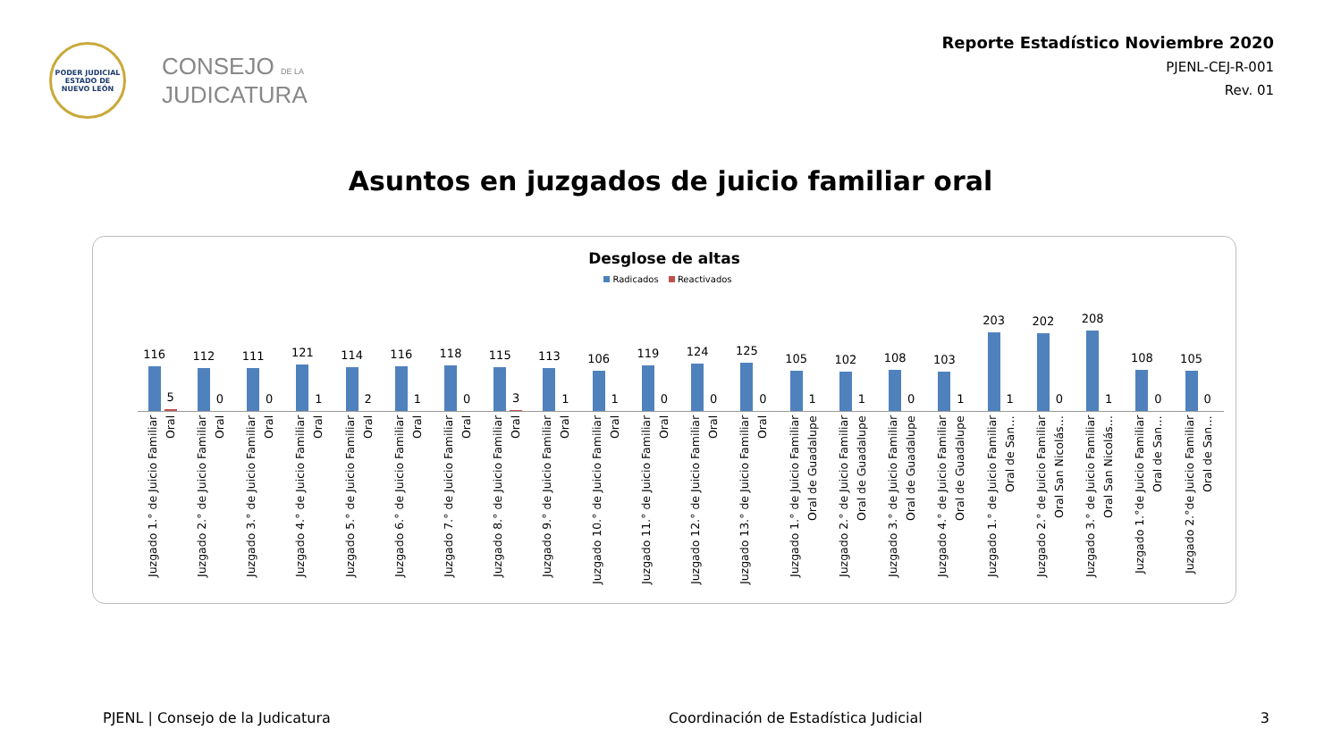PODER JUDICIAL
ESTADO DE NUEVO LEÓN
CONSEJO DE LA
JUDICATURA
Reporte Estadístico Noviembre 2020
PJENL-CEJ-R-001
Rev. 01
Asuntos en juzgados de juicio familiar oral
Desglose de altas
Radicados Reactivados
116
5
112
0
111
0
121
1
114
2
116
1
118
0
115
3
113
1
106
1
119
0
124
0
125
0
105
1
102
1
108
0
103
1
203
1
202
0
208
1
108
0
105
0
Juzgado 1.° de Juicio Familiar Oral
Juzgado 2.° de Juicio Familiar Oral
Juzgado 3.° de Juicio Familiar Oral
Juzgado 4.° de Juicio Familiar Oral
Juzgado 5.° de Juicio Familiar Oral
Juzgado 6.° de Juicio Familiar Oral
Juzgado 7.° de Juicio Familiar Oral
Juzgado 8.° de Juicio Familiar Oral
Juzgado 9.° de Juicio Familiar Oral
Juzgado 10.° de Juicio Familiar Oral
Juzgado 11.° de Juicio Familiar Oral
Juzgado 12.° de Juicio Familiar Oral
Juzgado 13.° de Juicio Familiar Oral
Juzgado 1.° de Juicio Familiar Oral de Guadalupe
Juzgado 2.° de Juicio Familiar Oral de Guadalupe
Juzgado 3.° de Juicio Familiar Oral de Guadalupe
Juzgado 4.° de Juicio Familiar Oral de Guadalupe
Juzgado 1.° de Juicio Familiar Oral de San…
Juzgado 2.° de Juicio Familiar Oral San Nicolás…
Juzgado 3.° de Juicio Familiar Oral San Nicolás…
Juzgado 1.°de Juicio Familiar Oral de San…
Juzgado 2.°de Juicio Familiar Oral de San…
PJENL | Consejo de la Judicatura Coordinación de Estadística Judicial 3